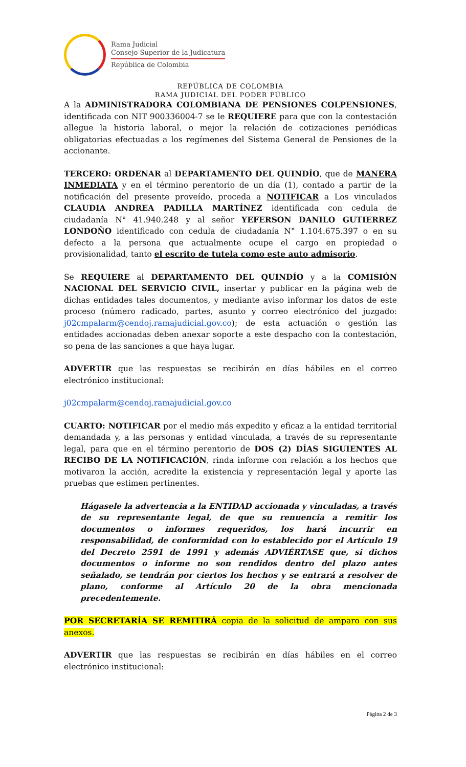Rama Judicial
Consejo Superior de la Judicatura
República de Colombia
REPÚBLICA DE COLOMBIA
RAMA JUDICIAL DEL PODER PÚBLICO
A la ADMINISTRADORA COLOMBIANA DE PENSIONES COLPENSIONES, identificada con NIT 900336004-7 se le REQUIERE para que con la contestación allegue la historia laboral, o mejor la relación de cotizaciones periódicas obligatorias efectuadas a los regímenes del Sistema General de Pensiones de la accionante.
TERCERO: ORDENAR al DEPARTAMENTO DEL QUINDÍO, que de MANERA INMEDIATA y en el término perentorio de un día (1), contado a partir de la notificación del presente proveído, proceda a NOTIFICAR a Los vinculados CLAUDIA ANDREA PADILLA MARTÍNEZ identificada con cedula de ciudadanía N° 41.940.248 y al señor YEFERSON DANILO GUTIERREZ LONDOÑO identificado con cedula de ciudadanía N° 1.104.675.397 o en su defecto a la persona que actualmente ocupe el cargo en propiedad o provisionalidad, tanto el escrito de tutela como este auto admisorio.
Se REQUIERE al DEPARTAMENTO DEL QUINDÍO y a la COMISIÓN NACIONAL DEL SERVICIO CIVIL, insertar y publicar en la página web de dichas entidades tales documentos, y mediante aviso informar los datos de este proceso (número radicado, partes, asunto y correo electrónico del juzgado: j02cmpalarm@cendoj.ramajudicial.gov.co); de esta actuación o gestión las entidades accionadas deben anexar soporte a este despacho con la contestación, so pena de las sanciones a que haya lugar.
ADVERTIR que las respuestas se recibirán en días hábiles en el correo electrónico institucional:
j02cmpalarm@cendoj.ramajudicial.gov.co
CUARTO: NOTIFICAR por el medio más expedito y eficaz a la entidad territorial demandada y, a las personas y entidad vinculada, a través de su representante legal, para que en el término perentorio de DOS (2) DÍAS SIGUIENTES AL RECIBO DE LA NOTIFICACIÓN, rinda informe con relación a los hechos que motivaron la acción, acredite la existencia y representación legal y aporte las pruebas que estimen pertinentes.
Hágasele la advertencia a la ENTIDAD accionada y vinculadas, a través de su representante legal, de que su renuencia a remitir los documentos o informes requeridos, los hará incurrir en responsabilidad, de conformidad con lo establecido por el Artículo 19 del Decreto 2591 de 1991 y además ADVIÉRTASE que, si dichos documentos o informe no son rendidos dentro del plazo antes señalado, se tendrán por ciertos los hechos y se entrará a resolver de plano, conforme al Artículo 20 de la obra mencionada precedentemente.
POR SECRETARÍA SE REMITIRÁ copia de la solicitud de amparo con sus anexos.
ADVERTIR que las respuestas se recibirán en días hábiles en el correo electrónico institucional:
Página 2 de 3